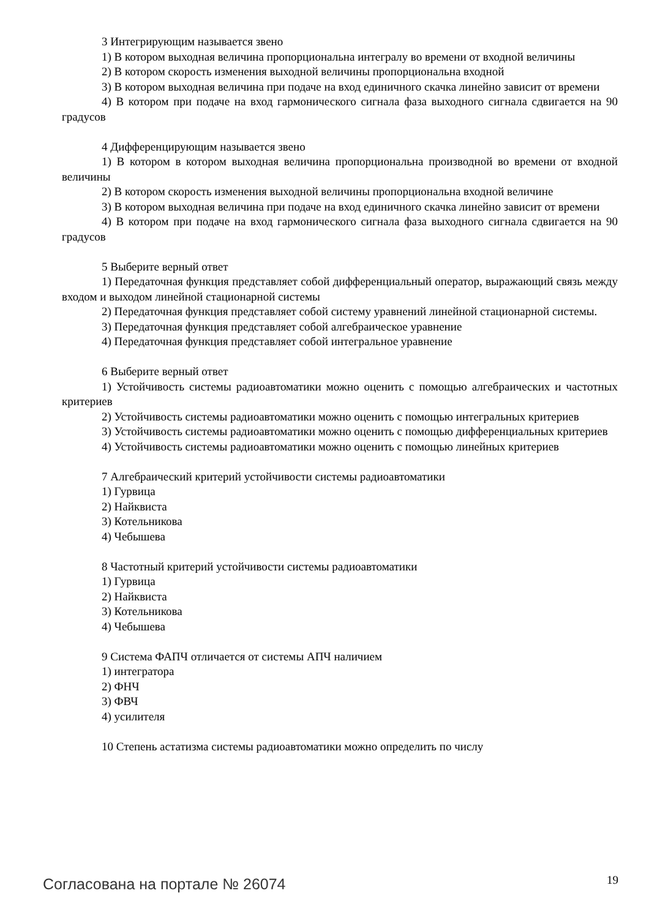3 Интегрирующим называется звено
1) В котором выходная величина пропорциональна интегралу во времени от входной величины
2) В котором скорость изменения выходной величины пропорциональна входной
3) В котором выходная величина при подаче на вход единичного скачка линейно зависит от времени
4) В котором при подаче на вход гармонического сигнала фаза выходного сигнала сдвигается на 90 градусов
4 Дифференцирующим называется звено
1) В котором в котором выходная величина пропорциональна производной во времени от входной величины
2) В котором скорость изменения выходной величины пропорциональна входной величине
3) В котором выходная величина при подаче на вход единичного скачка линейно зависит от времени
4) В котором при подаче на вход гармонического сигнала фаза выходного сигнала сдвигается на 90 градусов
5 Выберите верный ответ
1) Передаточная функция представляет собой дифференциальный оператор, выражающий связь между входом и выходом линейной стационарной системы
2) Передаточная функция представляет собой систему уравнений линейной стационарной системы.
3) Передаточная функция представляет собой алгебраическое уравнение
4) Передаточная функция представляет собой интегральное уравнение
6 Выберите верный ответ
1) Устойчивость системы радиоавтоматики можно оценить с помощью алгебраических и частотных критериев
2) Устойчивость системы радиоавтоматики можно оценить с помощью интегральных критериев
3) Устойчивость системы радиоавтоматики можно оценить с помощью дифференциальных критериев
4) Устойчивость системы радиоавтоматики можно оценить с помощью линейных критериев
7 Алгебраический критерий устойчивости системы радиоавтоматики
1) Гурвица
2) Найквиста
3) Котельникова
4) Чебышева
8 Частотный критерий устойчивости системы радиоавтоматики
1) Гурвица
2) Найквиста
3) Котельникова
4) Чебышева
9 Система ФАПЧ отличается от системы АПЧ наличием
1) интегратора
2) ФНЧ
3) ФВЧ
4) усилителя
10 Степень астатизма системы радиоавтоматики можно определить по числу
Согласована на портале № 26074 19